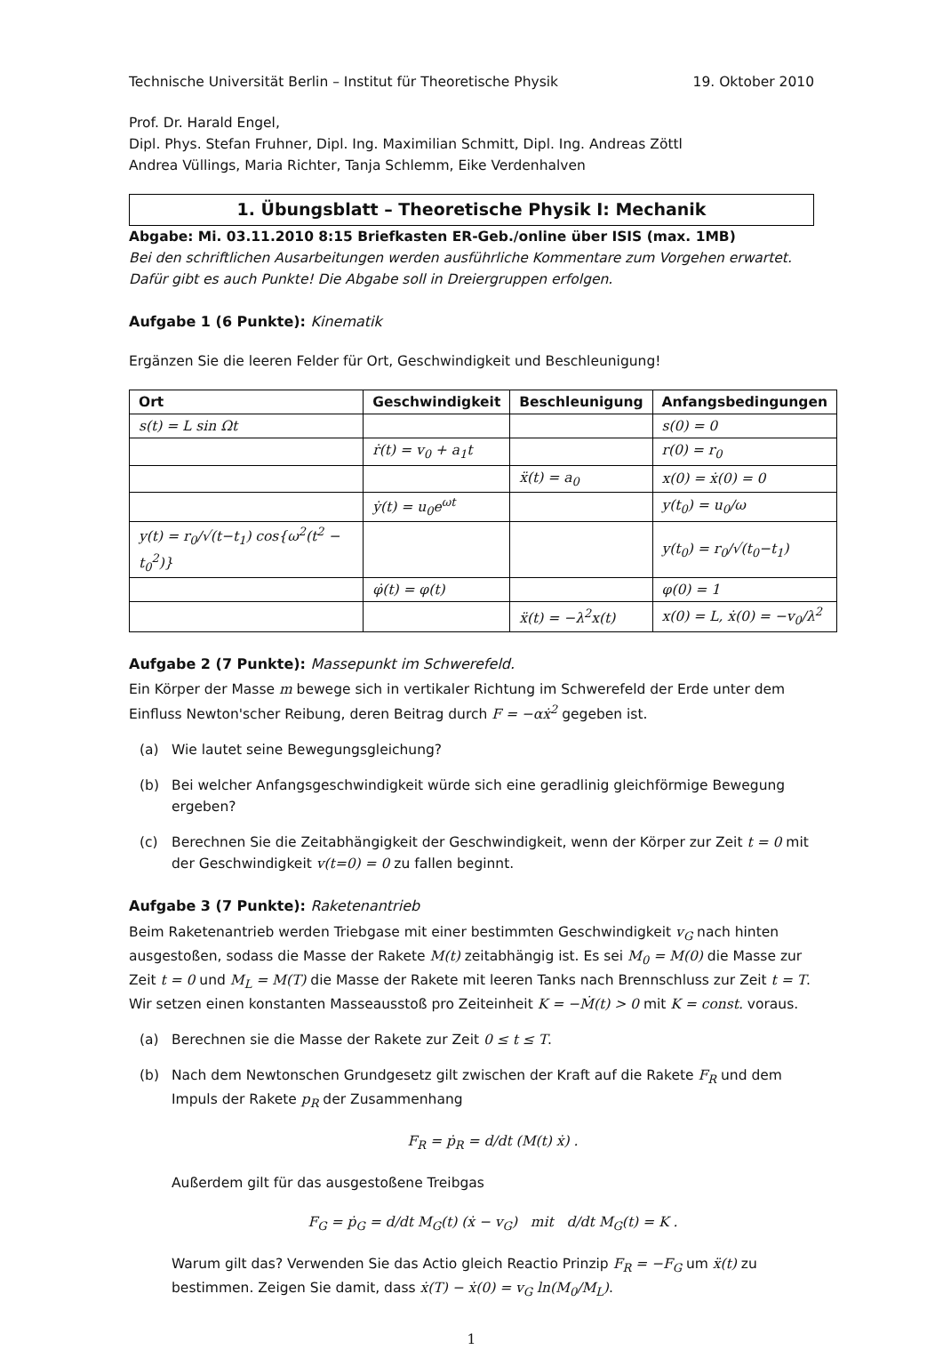Technische Universität Berlin – Institut für Theoretische Physik 19. Oktober 2010
Prof. Dr. Harald Engel,
Dipl. Phys. Stefan Fruhner, Dipl. Ing. Maximilian Schmitt, Dipl. Ing. Andreas Zöttl
Andrea Vüllings, Maria Richter, Tanja Schlemm, Eike Verdenhalven
1. Übungsblatt – Theoretische Physik I: Mechanik
Abgabe: Mi. 03.11.2010 8:15 Briefkasten ER-Geb./online über ISIS (max. 1MB)
Bei den schriftlichen Ausarbeitungen werden ausführliche Kommentare zum Vorgehen erwartet. Dafür gibt es auch Punkte! Die Abgabe soll in Dreiergruppen erfolgen.
Aufgabe 1 (6 Punkte): Kinematik
Ergänzen Sie die leeren Felder für Ort, Geschwindigkeit und Beschleunigung!
| Ort | Geschwindigkeit | Beschleunigung | Anfangsbedingungen |
| --- | --- | --- | --- |
| s(t) = L sin Ωt | | | s(0) = 0 |
| | ṙ(t) = v<sub>0</sub> + a<sub>1</sub>t | | r(0) = r<sub>0</sub> |
| | | ẍ(t) = a<sub>0</sub> | x(0) = ẋ(0) = 0 |
| | ẏ(t) = u<sub>0</sub>e<sup>ωt</sup> | | y(t<sub>0</sub>) = u<sub>0</sub>/ω |
| y(t) = r<sub>0</sub>/√(t−t<sub>1</sub>) cos{ω<sup>2</sup>(t<sup>2</sup> − t<sub>0</sub><sup>2</sup>)} | | | y(t<sub>0</sub>) = r<sub>0</sub>/√(t<sub>0</sub>−t<sub>1</sub>) |
| | φ̇(t) = φ(t) | | φ(0) = 1 |
| | | ẍ(t) = −λ<sup>2</sup>x(t) | x(0) = L, ẋ(0) = −v<sub>0</sub>/λ<sup>2</sup> |
Aufgabe 2 (7 Punkte): Massepunkt im Schwerefeld.
Ein Körper der Masse m bewege sich in vertikaler Richtung im Schwerefeld der Erde unter dem Einfluss Newton'scher Reibung, deren Beitrag durch F = −αẋ<sup>2</sup> gegeben ist.
(a) Wie lautet seine Bewegungsgleichung?
(b) Bei welcher Anfangsgeschwindigkeit würde sich eine geradlinig gleichförmige Bewegung ergeben?
(c) Berechnen Sie die Zeitabhängigkeit der Geschwindigkeit, wenn der Körper zur Zeit t = 0 mit der Geschwindigkeit v(t=0) = 0 zu fallen beginnt.
Aufgabe 3 (7 Punkte): Raketenantrieb
Beim Raketenantrieb werden Triebgase mit einer bestimmten Geschwindigkeit v<sub>G</sub> nach hinten ausgestoßen, sodass die Masse der Rakete M(t) zeitabhängig ist. Es sei M<sub>0</sub> = M(0) die Masse zur Zeit t = 0 und M<sub>L</sub> = M(T) die Masse der Rakete mit leeren Tanks nach Brennschluss zur Zeit t = T. Wir setzen einen konstanten Masseausstoß pro Zeiteinheit K = −Ṁ(t) > 0 mit K = const. voraus.
(a) Berechnen sie die Masse der Rakete zur Zeit 0 ≤ t ≤ T.
(b) Nach dem Newtonschen Grundgesetz gilt zwischen der Kraft auf die Rakete F<sub>R</sub> und dem Impuls der Rakete p<sub>R</sub> der Zusammenhang
F<sub>R</sub> = ṗ<sub>R</sub> = d/dt (M(t) ẋ) .
Außerdem gilt für das ausgestoßene Treibgas
F<sub>G</sub> = ṗ<sub>G</sub> = d/dt M<sub>G</sub>(t) (ẋ − v<sub>G</sub>) mit d/dt M<sub>G</sub>(t) = K .
Warum gilt das? Verwenden Sie das Actio gleich Reactio Prinzip F<sub>R</sub> = −F<sub>G</sub> um ẍ(t) zu bestimmen. Zeigen Sie damit, dass ẋ(T) − ẋ(0) = v<sub>G</sub> ln(M<sub>0</sub>/M<sub>L</sub>).
1